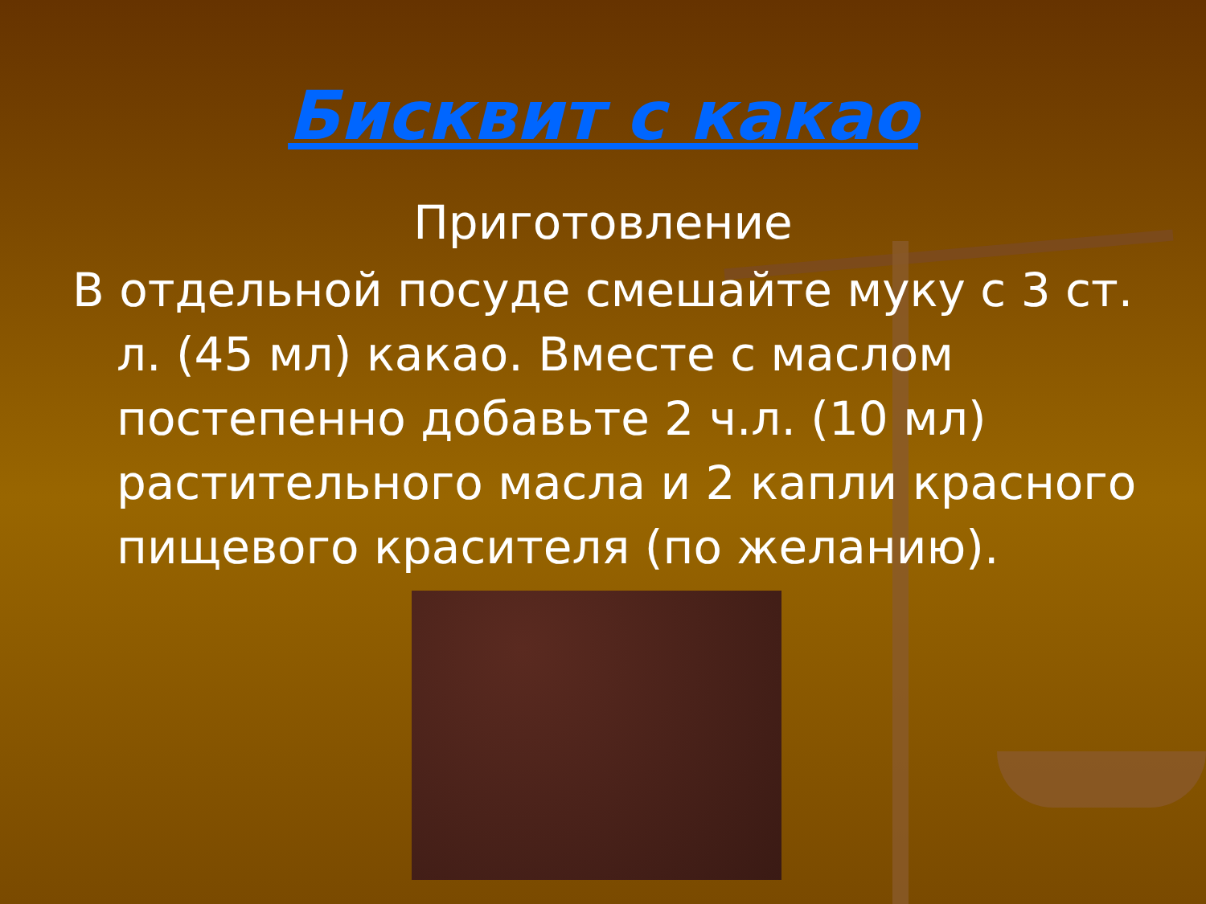Бисквит с какао
Приготовление
В отдельной посуде смешайте муку с 3 ст. л. (45 мл) какао. Вместе с маслом постепенно добавьте 2 ч.л. (10 мл) растительного масла и 2 капли красного пищевого красителя (по желанию).